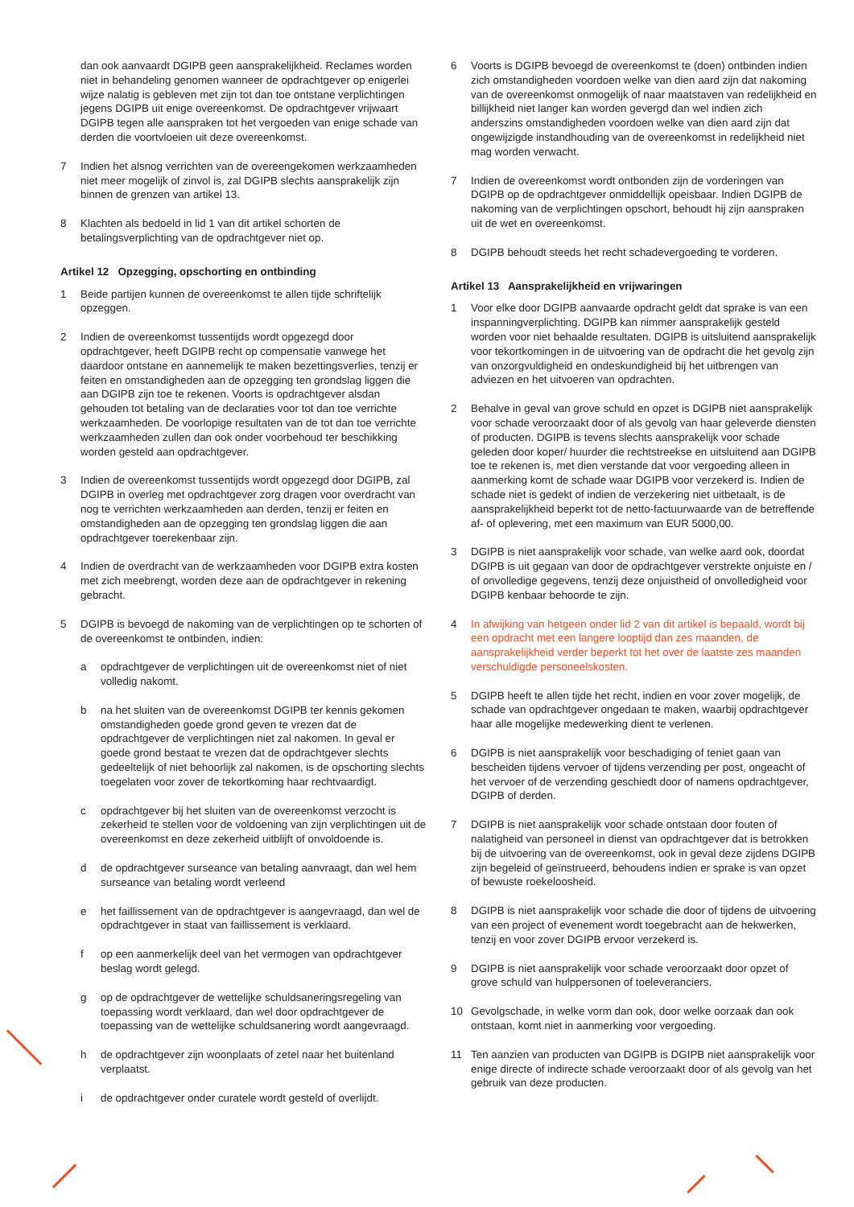dan ook aanvaardt DGIPB geen aansprakelijkheid. Reclames worden niet in behandeling genomen wanneer de opdrachtgever op enigerlei wijze nalatig is gebleven met zijn tot dan toe ontstane verplichtingen jegens DGIPB uit enige overeenkomst. De opdrachtgever vrijwaart DGIPB tegen alle aanspraken tot het vergoeden van enige schade van derden die voortvloeien uit deze overeenkomst.
7 Indien het alsnog verrichten van de overeengekomen werkzaamheden niet meer mogelijk of zinvol is, zal DGIPB slechts aansprakelijk zijn binnen de grenzen van artikel 13.
8 Klachten als bedoeld in lid 1 van dit artikel schorten de betalingsverplichting van de opdrachtgever niet op.
Artikel 12 Opzegging, opschorting en ontbinding
1 Beide partijen kunnen de overeenkomst te allen tijde schriftelijk opzeggen.
2 Indien de overeenkomst tussentijds wordt opgezegd door opdrachtgever, heeft DGIPB recht op compensatie vanwege het daardoor ontstane en aannemelijk te maken bezettingsverlies, tenzij er feiten en omstandigheden aan de opzegging ten grondslag liggen die aan DGIPB zijn toe te rekenen. Voorts is opdrachtgever alsdan gehouden tot betaling van de declaraties voor tot dan toe verrichte werkzaamheden. De voorlopige resultaten van de tot dan toe verrichte werkzaamheden zullen dan ook onder voorbehoud ter beschikking worden gesteld aan opdrachtgever.
3 Indien de overeenkomst tussentijds wordt opgezegd door DGIPB, zal DGIPB in overleg met opdrachtgever zorg dragen voor overdracht van nog te verrichten werkzaamheden aan derden, tenzij er feiten en omstandigheden aan de opzegging ten grondslag liggen die aan opdrachtgever toerekenbaar zijn.
4 Indien de overdracht van de werkzaamheden voor DGIPB extra kosten met zich meebrengt, worden deze aan de opdrachtgever in rekening gebracht.
5 DGIPB is bevoegd de nakoming van de verplichtingen op te schorten of de overeenkomst te ontbinden, indien:
a opdrachtgever de verplichtingen uit de overeenkomst niet of niet volledig nakomt.
b na het sluiten van de overeenkomst DGIPB ter kennis gekomen omstandigheden goede grond geven te vrezen dat de opdrachtgever de verplichtingen niet zal nakomen. In geval er goede grond bestaat te vrezen dat de opdrachtgever slechts gedeeltelijk of niet behoorlijk zal nakomen, is de opschorting slechts toegelaten voor zover de tekortkoming haar rechtvaardigt.
c opdrachtgever bij het sluiten van de overeenkomst verzocht is zekerheid te stellen voor de voldoening van zijn verplichtingen uit de overeenkomst en deze zekerheid uitblijft of onvoldoende is.
d de opdrachtgever surseance van betaling aanvraagt, dan wel hem surseance van betaling wordt verleend
e het faillissement van de opdrachtgever is aangevraagd, dan wel de opdrachtgever in staat van faillissement is verklaard.
f op een aanmerkelijk deel van het vermogen van opdrachtgever beslag wordt gelegd.
g op de opdrachtgever de wettelijke schuldsaneringsregeling van toepassing wordt verklaard, dan wel door opdrachtgever de toepassing van de wettelijke schuldsanering wordt aangevraagd.
h de opdrachtgever zijn woonplaats of zetel naar het buitenland verplaatst.
i de opdrachtgever onder curatele wordt gesteld of overlijdt.
6 Voorts is DGIPB bevoegd de overeenkomst te (doen) ontbinden indien zich omstandigheden voordoen welke van dien aard zijn dat nakoming van de overeenkomst onmogelijk of naar maatstaven van redelijkheid en billijkheid niet langer kan worden gevergd dan wel indien zich anderszins omstandigheden voordoen welke van dien aard zijn dat ongewijzigde instandhouding van de overeenkomst in redelijkheid niet mag worden verwacht.
7 Indien de overeenkomst wordt ontbonden zijn de vorderingen van DGIPB op de opdrachtgever onmiddellijk opeisbaar. Indien DGIPB de nakoming van de verplichtingen opschort, behoudt hij zijn aanspraken uit de wet en overeenkomst.
8 DGIPB behoudt steeds het recht schadevergoeding te vorderen.
Artikel 13 Aansprakelijkheid en vrijwaringen
1 Voor elke door DGIPB aanvaarde opdracht geldt dat sprake is van een inspanningverplichting. DGIPB kan nimmer aansprakelijk gesteld worden voor niet behaalde resultaten. DGIPB is uitsluitend aansprakelijk voor tekortkomingen in de uitvoering van de opdracht die het gevolg zijn van onzorgvuldigheid en ondeskundigheid bij het uitbrengen van adviezen en het uitvoeren van opdrachten.
2 Behalve in geval van grove schuld en opzet is DGIPB niet aansprakelijk voor schade veroorzaakt door of als gevolg van haar geleverde diensten of producten. DGIPB is tevens slechts aansprakelijk voor schade geleden door koper/ huurder die rechtstreekse en uitsluitend aan DGIPB toe te rekenen is, met dien verstande dat voor vergoeding alleen in aanmerking komt de schade waar DGIPB voor verzekerd is. Indien de schade niet is gedekt of indien de verzekering niet uitbetaalt, is de aansprakelijkheid beperkt tot de netto-factuurwaarde van de betreffende af- of oplevering, met een maximum van EUR 5000,00.
3 DGIPB is niet aansprakelijk voor schade, van welke aard ook, doordat DGIPB is uit gegaan van door de opdrachtgever verstrekte onjuiste en / of onvolledige gegevens, tenzij deze onjuistheid of onvolledigheid voor DGIPB kenbaar behoorde te zijn.
4 In afwijking van hetgeen onder lid 2 van dit artikel is bepaald, wordt bij een opdracht met een langere looptijd dan zes maanden, de aansprakelijkheid verder beperkt tot het over de laatste zes maanden verschuldigde personeelskosten.
5 DGIPB heeft te allen tijde het recht, indien en voor zover mogelijk, de schade van opdrachtgever ongedaan te maken, waarbij opdrachtgever haar alle mogelijke medewerking dient te verlenen.
6 DGIPB is niet aansprakelijk voor beschadiging of teniet gaan van bescheiden tijdens vervoer of tijdens verzending per post, ongeacht of het vervoer of de verzending geschiedt door of namens opdrachtgever, DGIPB of derden.
7 DGIPB is niet aansprakelijk voor schade ontstaan door fouten of nalatigheid van personeel in dienst van opdrachtgever dat is betrokken bij de uitvoering van de overeenkomst, ook in geval deze zijdens DGIPB zijn begeleid of geïnstrueerd, behoudens indien er sprake is van opzet of bewuste roekeloosheid.
8 DGIPB is niet aansprakelijk voor schade die door of tijdens de uitvoering van een project of evenement wordt toegebracht aan de hekwerken, tenzij en voor zover DGIPB ervoor verzekerd is.
9 DGIPB is niet aansprakelijk voor schade veroorzaakt door opzet of grove schuld van hulppersonen of toeleveranciers.
10 Gevolgschade, in welke vorm dan ook, door welke oorzaak dan ook ontstaan, komt niet in aanmerking voor vergoeding.
11 Ten aanzien van producten van DGIPB is DGIPB niet aansprakelijk voor enige directe of indirecte schade veroorzaakt door of als gevolg van het gebruik van deze producten.